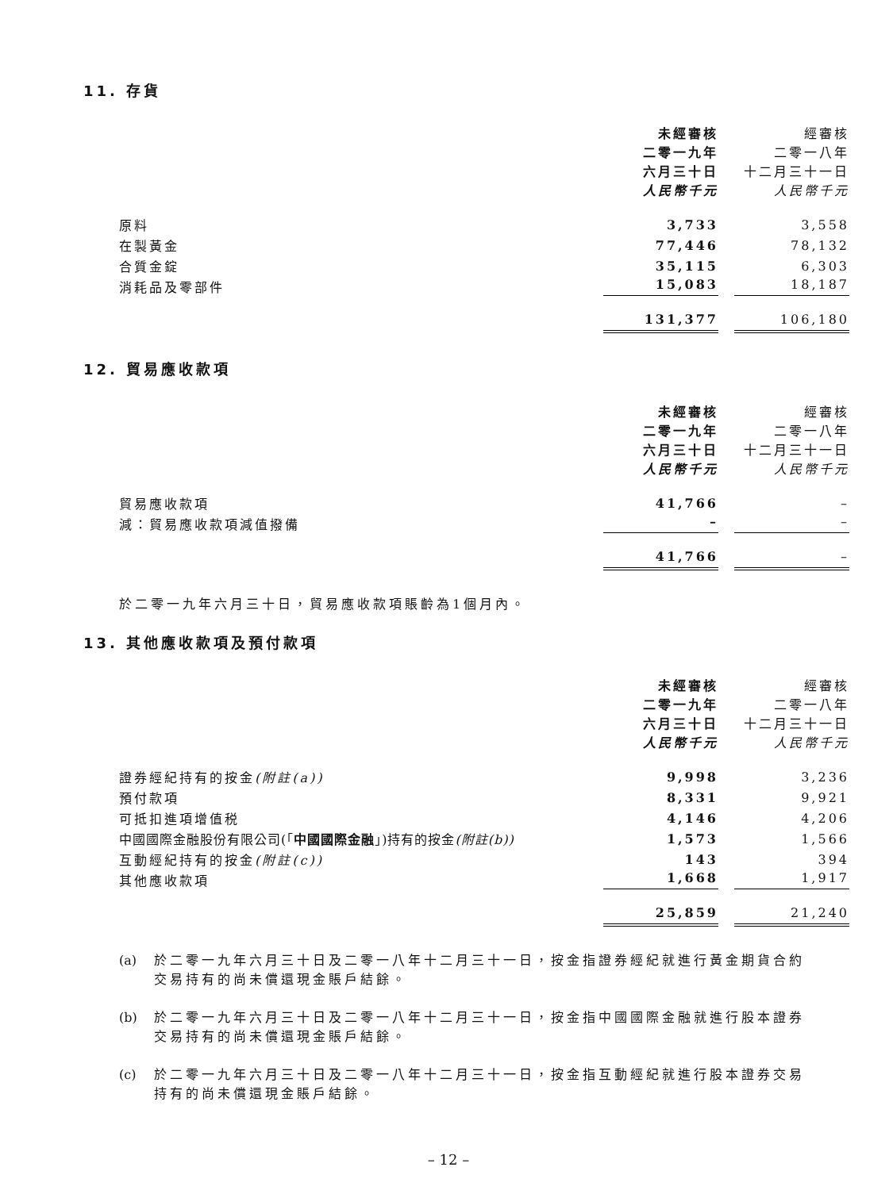11. 存貨
| | 未經審核 二零一九年 六月三十日 人民幣千元 | 經審核 二零一八年 十二月三十一日 人民幣千元 |
| --- | --- | --- |
| 原料 | 3,733 | 3,558 |
| 在製黃金 | 77,446 | 78,132 |
| 合質金錠 | 35,115 | 6,303 |
| 消耗品及零部件 | 15,083 | 18,187 |
| | 131,377 | 106,180 |
12. 貿易應收款項
| | 未經審核 二零一九年 六月三十日 人民幣千元 | 經審核 二零一八年 十二月三十一日 人民幣千元 |
| --- | --- | --- |
| 貿易應收款項 | 41,766 | – |
| 減：貿易應收款項減值撥備 | – | – |
| | 41,766 | – |
於二零一九年六月三十日，貿易應收款項賬齡為1個月內。
13. 其他應收款項及預付款項
| | 未經審核 二零一九年 六月三十日 人民幣千元 | 經審核 二零一八年 十二月三十一日 人民幣千元 |
| --- | --- | --- |
| 證券經紀持有的按金 (附註(a)) | 9,998 | 3,236 |
| 預付款項 | 8,331 | 9,921 |
| 可抵扣進項增值税 | 4,146 | 4,206 |
| 中國國際金融股份有限公司(「 中國國際金融 」)持有的按金 (附註(b)) | 1,573 | 1,566 |
| 互動經紀持有的按金 (附註(c)) | 143 | 394 |
| 其他應收款項 | 1,668 | 1,917 |
| | 25,859 | 21,240 |
(a) 於二零一九年六月三十日及二零一八年十二月三十一日，按金指證券經紀就進行黃金期貨合約交易持有的尚未償還現金賬戶結餘。
(b) 於二零一九年六月三十日及二零一八年十二月三十一日，按金指中國國際金融就進行股本證券交易持有的尚未償還現金賬戶結餘。
(c) 於二零一九年六月三十日及二零一八年十二月三十一日，按金指互動經紀就進行股本證券交易持有的尚未償還現金賬戶結餘。
– 12 –